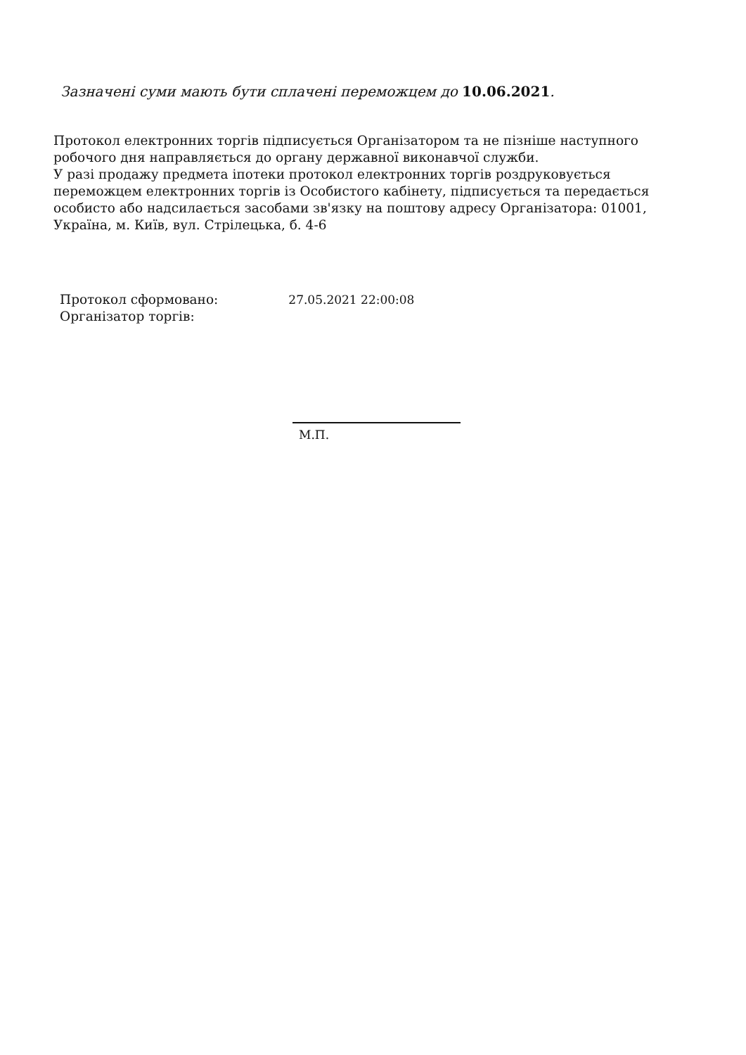Зазначені суми мають бути сплачені переможцем до 10.06.2021.
Протокол електронних торгів підписується Організатором та не пізніше наступного робочого дня направляється до органу державної виконавчої служби.
У разі продажу предмета іпотеки протокол електронних торгів роздруковується переможцем електронних торгів із Особистого кабінету, підписується та передається особисто або надсилається засобами зв'язку на поштову адресу Організатора: 01001, Україна, м. Київ, вул. Стрілецька, б. 4-6
| Протокол сформовано: | 27.05.2021 22:00:08 |
| Організатор торгів: | |
М.П.